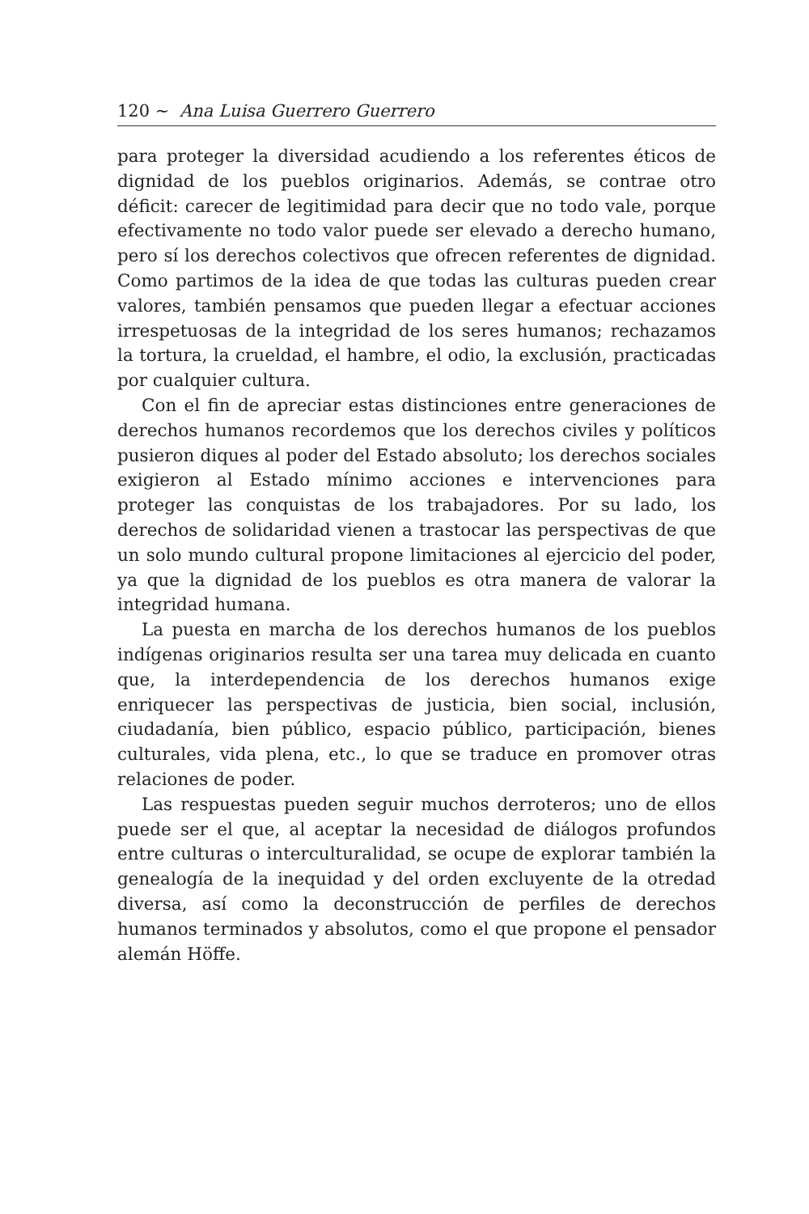120 ∼ Ana Luisa Guerrero Guerrero
para proteger la diversidad acudiendo a los referentes éticos de dignidad de los pueblos originarios. Además, se contrae otro déficit: carecer de legitimidad para decir que no todo vale, porque efectivamente no todo valor puede ser elevado a derecho humano, pero sí los derechos colectivos que ofrecen referentes de dignidad. Como partimos de la idea de que todas las culturas pueden crear valores, también pensamos que pueden llegar a efectuar acciones irrespetuosas de la integridad de los seres humanos; rechazamos la tortura, la crueldad, el hambre, el odio, la exclusión, practicadas por cualquier cultura.
Con el fin de apreciar estas distinciones entre generaciones de derechos humanos recordemos que los derechos civiles y políticos pusieron diques al poder del Estado absoluto; los derechos sociales exigieron al Estado mínimo acciones e intervenciones para proteger las conquistas de los trabajadores. Por su lado, los derechos de solidaridad vienen a trastocar las perspectivas de que un solo mundo cultural propone limitaciones al ejercicio del poder, ya que la dignidad de los pueblos es otra manera de valorar la integridad humana.
La puesta en marcha de los derechos humanos de los pueblos indígenas originarios resulta ser una tarea muy delicada en cuanto que, la interdependencia de los derechos humanos exige enriquecer las perspectivas de justicia, bien social, inclusión, ciudadanía, bien público, espacio público, participación, bienes culturales, vida plena, etc., lo que se traduce en promover otras relaciones de poder.
Las respuestas pueden seguir muchos derroteros; uno de ellos puede ser el que, al aceptar la necesidad de diálogos profundos entre culturas o interculturalidad, se ocupe de explorar también la genealogía de la inequidad y del orden excluyente de la otredad diversa, así como la deconstrucción de perfiles de derechos humanos terminados y absolutos, como el que propone el pensador alemán Höffe.